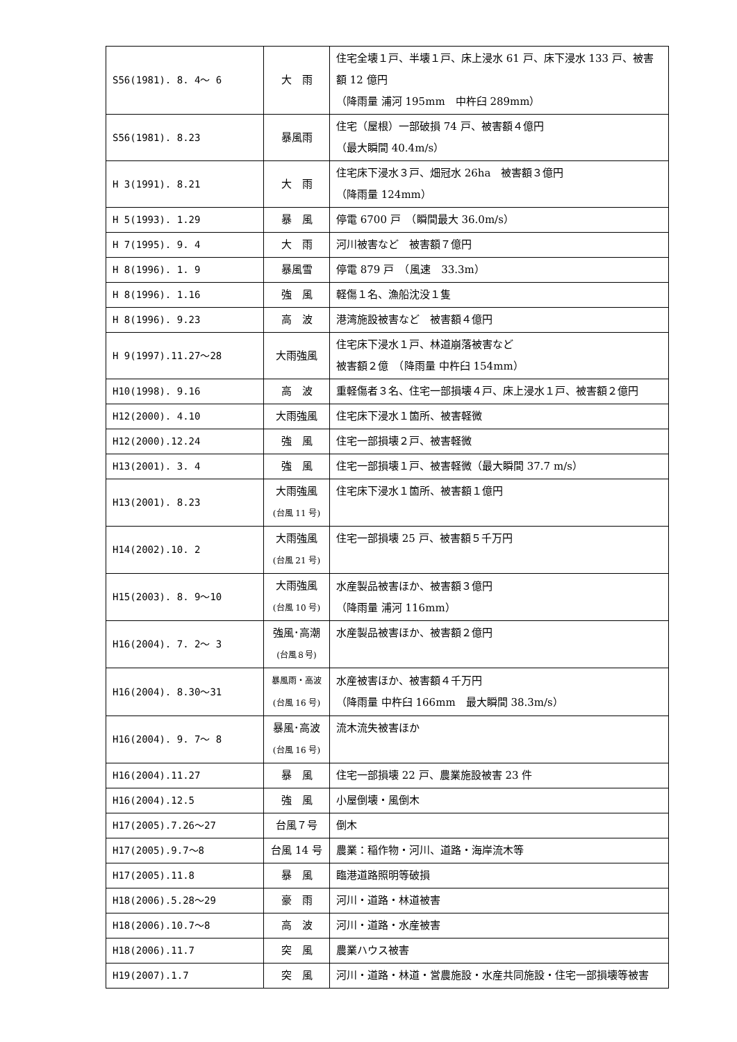| S56(1981). 8. 4～ 6 | 大 雨 | 住宅全壊１戸、半壊１戸、床上浸水 61 戸、床下浸水 133 戸、被害額 12 億円 （降雨量 浦河 195mm 中杵臼 289mm） |
| S56(1981). 8.23 | 暴風雨 | 住宅（屋根）一部破損 74 戸、被害額４億円 （最大瞬間 40.4m/s） |
| H 3(1991). 8.21 | 大 雨 | 住宅床下浸水３戸、畑冠水 26ha 被害額３億円 （降雨量 124mm） |
| H 5(1993). 1.29 | 暴 風 | 停電 6700 戸 （瞬間最大 36.0m/s） |
| H 7(1995). 9. 4 | 大 雨 | 河川被害など 被害額７億円 |
| H 8(1996). 1. 9 | 暴風雪 | 停電 879 戸 （風速 33.3m） |
| H 8(1996). 1.16 | 強 風 | 軽傷１名、漁船沈没１隻 |
| H 8(1996). 9.23 | 高 波 | 港湾施設被害など 被害額４億円 |
| H 9(1997).11.27～28 | 大雨強風 | 住宅床下浸水１戸、林道崩落被害など 被害額２億 （降雨量 中杵臼 154mm） |
| H10(1998). 9.16 | 高 波 | 重軽傷者３名、住宅一部損壊４戸、床上浸水１戸、被害額２億円 |
| H12(2000). 4.10 | 大雨強風 | 住宅床下浸水１箇所、被害軽微 |
| H12(2000).12.24 | 強 風 | 住宅一部損壊２戸、被害軽微 |
| H13(2001). 3. 4 | 強 風 | 住宅一部損壊１戸、被害軽微（最大瞬間 37.7 m/s） |
| H13(2001). 8.23 | 大雨強風 (台風 11 号) | 住宅床下浸水１箇所、被害額１億円 |
| H14(2002).10. 2 | 大雨強風 (台風 21 号) | 住宅一部損壊 25 戸、被害額５千万円 |
| H15(2003). 8. 9～10 | 大雨強風 (台風 10 号) | 水産製品被害ほか、被害額３億円 （降雨量 浦河 116mm） |
| H16(2004). 7. 2～ 3 | 強風･高潮 (台風８号) | 水産製品被害ほか、被害額２億円 |
| H16(2004). 8.30～31 | 暴風雨・高波 (台風 16 号) | 水産被害ほか、被害額４千万円 （降雨量 中杵臼 166mm 最大瞬間 38.3m/s） |
| H16(2004). 9. 7～ 8 | 暴風･高波 (台風 16 号) | 流木流失被害ほか |
| H16(2004).11.27 | 暴 風 | 住宅一部損壊 22 戸、農業施設被害 23 件 |
| H16(2004).12.5 | 強 風 | 小屋倒壊・風倒木 |
| H17(2005).7.26～27 | 台風７号 | 倒木 |
| H17(2005).9.7～8 | 台風 14 号 | 農業：稲作物・河川、道路・海岸流木等 |
| H17(2005).11.8 | 暴 風 | 臨港道路照明等破損 |
| H18(2006).5.28～29 | 豪 雨 | 河川・道路・林道被害 |
| H18(2006).10.7～8 | 高 波 | 河川・道路・水産被害 |
| H18(2006).11.7 | 突 風 | 農業ハウス被害 |
| H19(2007).1.7 | 突 風 | 河川・道路・林道・営農施設・水産共同施設・住宅一部損壊等被害 |